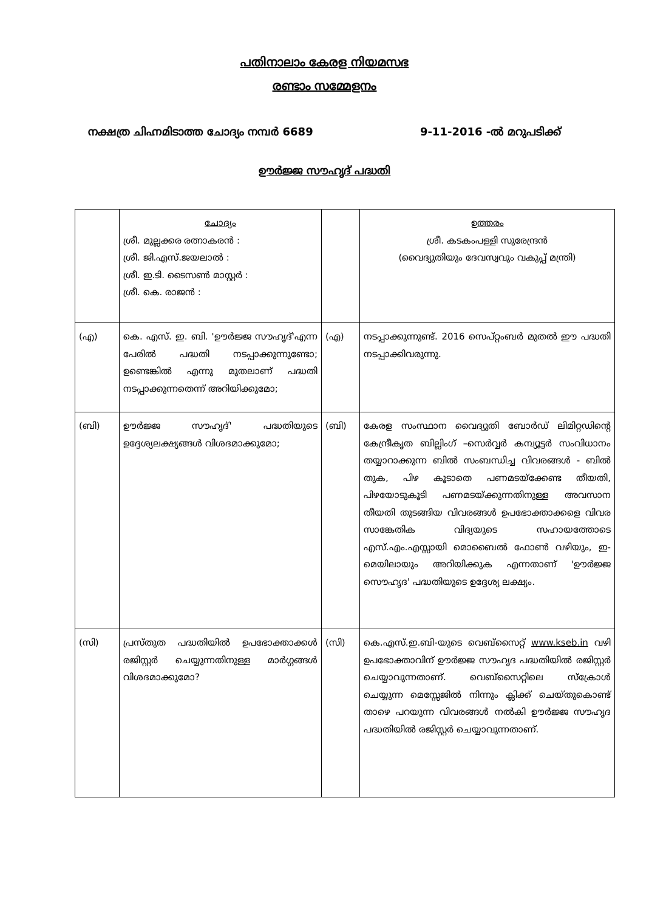പതിനാലാം കേരള നിയമസഭ
രണ്ടാം സമ്മേളനം
നക്ഷത്ര ചിഹ്നമിടാത്ത ചോദ്യം നമ്പർ 6689 9-11-2016 -ൽ മറുപടിക്ക്
ഊർജ്ജ സൗഹൃദ് പദ്ധതി
| | ചോദ്യം ശ്രീ. മുല്ലക്കര രത്നാകരൻ : ശ്രീ. ജി.എസ്.ജയലാൽ : ശ്രീ. ഇ.ടി. ടൈസൺ മാസ്റ്റർ : ശ്രീ. കെ. രാജൻ : | | ഉത്തരം ശ്രീ. കടകംപള്ളി സുരേന്ദ്രൻ (വൈദ്യുതിയും ദേവസ്വവും വകുപ്പ് മന്ത്രി) |
| (എ) | കെ. എസ്. ഇ. ബി. 'ഊർജ്ജ സൗഹൃദ്'എന്ന പേരിൽ പദ്ധതി നടപ്പാക്കുന്നുണ്ടോ; ഉണ്ടെങ്കിൽ എന്നു മുതലാണ് പദ്ധതി നടപ്പാക്കുന്നതെന്ന് അറിയിക്കുമോ; | (എ) | നടപ്പാക്കുന്നുണ്ട്. 2016 സെപ്റ്റംബർ മുതൽ ഈ പദ്ധതി നടപ്പാക്കിവരുന്നു. |
| (ബി) | ഊർജ്ജ സൗഹൃദ്' പദ്ധതിയുടെ ഉദ്ദേശ്യലക്ഷ്യങ്ങൾ വിശദമാക്കുമോ; | (ബി) | കേരള സംസ്ഥാന വൈദ്യുതി ബോർഡ് ലിമിറ്റഡിന്റെ കേന്ദ്രീകൃത ബില്ലിംഗ് –സെർവ്വർ കമ്പ്യൂട്ടർ സംവിധാനം തയ്യാറാക്കുന്ന ബിൽ സംബന്ധിച്ച വിവരങ്ങൾ - ബിൽ തുക, പിഴ കൂടാതെ പണമടയ്ക്കേണ്ട തീയതി, പിഴയോടുകൂടി പണമടയ്ക്കുന്നതിനുള്ള അവസാന തീയതി തുടങ്ങിയ വിവരങ്ങൾ ഉപഭോക്താക്കളെ വിവര സാങ്കേതിക വിദ്യയുടെ സഹായത്തോടെ എസ്.എം.എസ്സായി മൊബൈൽ ഫോൺ വഴിയും, ഇ-മെയിലായും അറിയിക്കുക എന്നതാണ് 'ഊർജ്ജ സൌഹൃദ' പദ്ധതിയുടെ ഉദ്ദേശ്യ ലക്ഷ്യം. |
| (സി) | പ്രസ്തുത പദ്ധതിയിൽ ഉപഭോക്താക്കൾ രജിസ്റ്റർ ചെയ്യുന്നതിനുള്ള മാർഗ്ഗങ്ങൾ വിശദമാക്കുമോ? | (സി) | കെ.എസ്.ഇ.ബി-യുടെ വെബ്സൈറ്റ് www.kseb.in വഴി ഉപഭോക്താവിന് ഊർജ്ജ സൗഹൃദ പദ്ധതിയിൽ രജിസ്റ്റർ ചെയ്യാവുന്നതാണ്. വെബ്സൈറ്റിലെ സ്ക്രോൾ ചെയ്യുന്ന മെസ്സേജിൽ നിന്നും ക്ലിക്ക് ചെയ്തുകൊണ്ട് താഴെ പറയുന്ന വിവരങ്ങൾ നൽകി ഊർജ്ജ സൗഹൃദ പദ്ധതിയിൽ രജിസ്റ്റർ ചെയ്യാവുന്നതാണ്. |